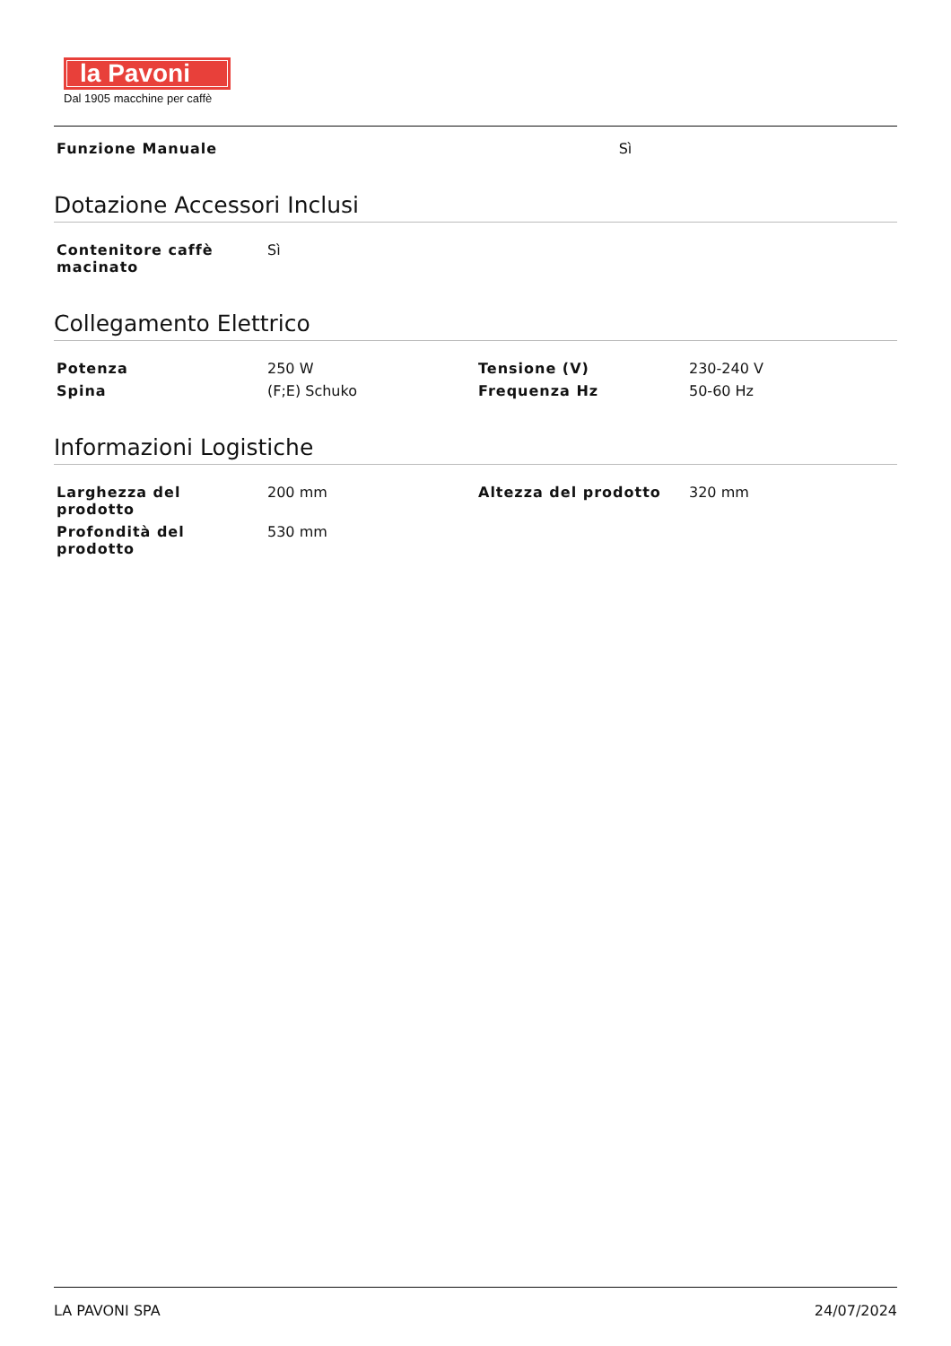la Pavoni
Dal 1905 macchine per caffè
| Funzione Manuale | Sì |
Dotazione Accessori Inclusi
| Contenitore caffè macinato | Sì | | |
Collegamento Elettrico
| Potenza | 250 W | Tensione (V) | 230-240 V |
| Spina | (F;E) Schuko | Frequenza Hz | 50-60 Hz |
Informazioni Logistiche
| Larghezza del prodotto | 200 mm | Altezza del prodotto | 320 mm |
| Profondità del prodotto | 530 mm | | |
LA PAVONI SPA 24/07/2024